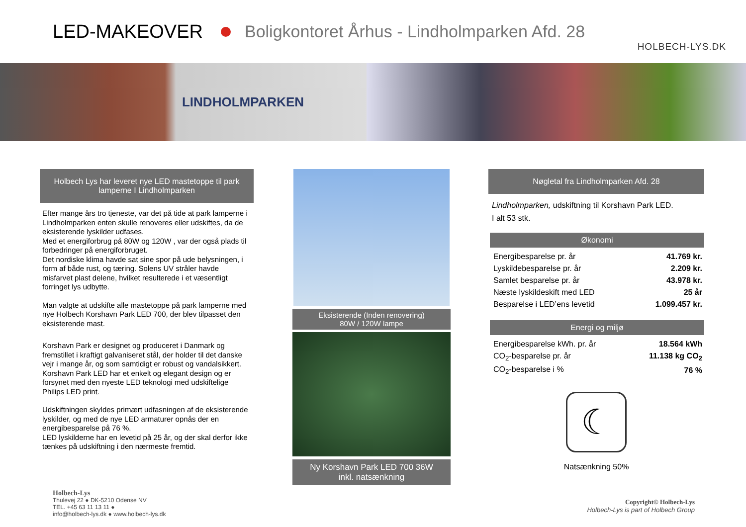LED-MAKEOVER Boligkontoret Århus - Lindholmparken Afd. 28
HOLBECH-LYS.DK
LINDHOLMPARKEN
Holbech Lys har leveret nye LED mastetoppe til park lamperne I Lindholmparken
Efter mange års tro tjeneste, var det på tide at park lamperne i Lindholmparken enten skulle renoveres eller udskiftes, da de eksisterende lyskilder udfases.
Med et energiforbrug på 80W og 120W , var der også plads til forbedringer på energiforbruget.
Det nordiske klima havde sat sine spor på ude belysningen, i form af både rust, og tæring. Solens UV stråler havde misfarvet plast delene, hvilket resulterede i et væsentligt forringet lys udbytte.
Man valgte at udskifte alle mastetoppe på park lamperne med nye Holbech Korshavn Park LED 700, der blev tilpasset den eksisterende mast.
Korshavn Park er designet og produceret i Danmark og fremstillet i kraftigt galvaniseret stål, der holder til det danske vejr i mange år, og som samtidigt er robust og vandalsikkert. Korshavn Park LED har et enkelt og elegant design og er forsynet med den nyeste LED teknologi med udskiftelige Philips LED print.
Udskiftningen skyldes primært udfasningen af de eksisterende lyskilder, og med de nye LED armaturer opnås der en energibesparelse på 76 %.
LED lyskilderne har en levetid på 25 år, og der skal derfor ikke tænkes på udskiftning i den nærmeste fremtid.
Eksisterende (Inden renovering)
80W / 120W lampe
Ny Korshavn Park LED 700 36W
inkl. natsænkning
Nøgletal fra Lindholmparken Afd. 28
Lindholmparken, udskiftning til Korshavn Park LED.
I alt 53 stk.
Økonomi
| Energibesparelse pr. år | 41.769 kr. |
| Lyskildebesparelse pr. år | 2.209 kr. |
| Samlet besparelse pr. år | 43.978 kr. |
| Næste lyskildeskift med LED | 25 år |
| Besparelse i LED’ens levetid | 1.099.457 kr. |
Energi og miljø
| Energibesparelse kWh. pr. år | 18.564 kWh |
| CO<sub>2</sub>-besparelse pr. år | 11.138 kg CO<sub>2</sub> |
| CO<sub>2</sub>-besparelse i % | 76 % |
☾
Natsænkning 50%
Holbech-Lys
Thulevej 22 ● DK-5210 Odense NV
TEL. +45 63 11 13 11 ●
info@holbech-lys.dk ● www.holbech-lys.dk
Copyright© Holbech-Lys
Holbech-Lys is part of Holbech Group